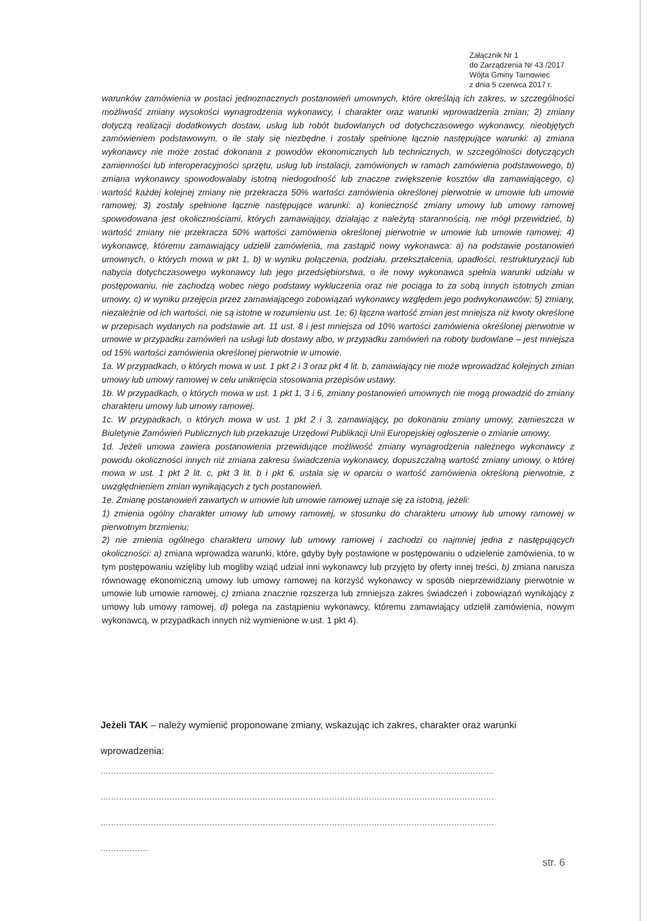Załącznik Nr 1
do Zarządzenia Nr 43 /2017
Wójta Gminy Tarnowiec
z dnia 5 czerwca 2017 r.
warunków zamówienia w postaci jednoznacznych postanowień umownych, które określają ich zakres, w szczególności możliwość zmiany wysokości wynagrodzenia wykonawcy, i charakter oraz warunki wprowadzenia zmian; 2) zmiany dotyczą realizacji dodatkowych dostaw, usług lub robót budowlanych od dotychczasowego wykonawcy, nieobjętych zamówieniem podstawowym, o ile stały się niezbędne i zostały spełnione łącznie następujące warunki: a) zmiana wykonawcy nie może zostać dokonana z powodów ekonomicznych lub technicznych, w szczególności dotyczących zamienności lub interoperacyjności sprzętu, usług lub instalacji, zamówionych w ramach zamówienia podstawowego, b) zmiana wykonawcy spowodowałaby istotną niedogodność lub znaczne zwiększenie kosztów dla zamawiającego, c) wartość każdej kolejnej zmiany nie przekracza 50% wartości zamówienia określonej pierwotnie w umowie lub umowie ramowej; 3) zostały spełnione łącznie następujące warunki: a) konieczność zmiany umowy lub umowy ramowej spowodowana jest okolicznościami, których zamawiający, działając z należytą starannością, nie mógł przewidzieć, b) wartość zmiany nie przekracza 50% wartości zamówienia określonej pierwotnie w umowie lub umowie ramowej; 4) wykonawcę, któremu zamawiający udzielił zamówienia, ma zastąpić nowy wykonawca: a) na podstawie postanowień umownych, o których mowa w pkt 1, b) w wyniku połączenia, podziału, przekształcenia, upadłości, restrukturyzacji lub nabycia dotychczasowego wykonawcy lub jego przedsiębiorstwa, o ile nowy wykonawca spełnia warunki udziału w postępowaniu, nie zachodzą wobec niego podstawy wykluczenia oraz nie pociąga to za sobą innych istotnych zmian umowy, c) w wyniku przejęcia przez zamawiającego zobowiązań wykonawcy względem jego podwykonawców; 5) zmiany, niezależnie od ich wartości, nie są istotne w rozumieniu ust. 1e; 6) łączna wartość zmian jest mniejsza niż kwoty określone w przepisach wydanych na podstawie art. 11 ust. 8 i jest mniejsza od 10% wartości zamówienia określonej pierwotnie w umowie w przypadku zamówień na usługi lub dostawy albo, w przypadku zamówień na roboty budowlane – jest mniejsza od 15% wartości zamówienia określonej pierwotnie w umowie.
1a. W przypadkach, o których mowa w ust. 1 pkt 2 i 3 oraz pkt 4 lit. b, zamawiający nie może wprowadzać kolejnych zmian umowy lub umowy ramowej w celu uniknięcia stosowania przepisów ustawy.
1b. W przypadkach, o których mowa w ust. 1 pkt 1, 3 i 6, zmiany postanowień umownych nie mogą prowadzić do zmiany charakteru umowy lub umowy ramowej.
1c. W przypadkach, o których mowa w ust. 1 pkt 2 i 3, zamawiający, po dokonaniu zmiany umowy, zamieszcza w Biuletynie Zamówień Publicznych lub przekazuje Urzędowi Publikacji Unii Europejskiej ogłoszenie o zmianie umowy.
1d. Jeżeli umowa zawiera postanowienia przewidujące możliwość zmiany wynagrodzenia należnego wykonawcy z powodu okoliczności innych niż zmiana zakresu świadczenia wykonawcy, dopuszczalną wartość zmiany umowy, o której mowa w ust. 1 pkt 2 lit. c, pkt 3 lit. b i pkt 6, ustala się w oparciu o wartość zamówienia określoną pierwotnie, z uwzględnieniem zmian wynikających z tych postanowień.
1e. Zmianę postanowień zawartych w umowie lub umowie ramowej uznaje się za istotną, jeżeli:
1) zmienia ogólny charakter umowy lub umowy ramowej, w stosunku do charakteru umowy lub umowy ramowej w pierwotnym brzmieniu;
2) nie zmienia ogólnego charakteru umowy lub umowy ramowej i zachodzi co najmniej jedna z następujących okoliczności: a) zmiana wprowadza warunki, które, gdyby były postawione w postępowaniu o udzielenie zamówienia, to w tym postępowaniu wzięliby lub mogliby wziąć udział inni wykonawcy lub przyjęto by oferty innej treści, b) zmiana narusza równowagę ekonomiczną umowy lub umowy ramowej na korzyść wykonawcy w sposób nieprzewidziany pierwotnie w umowie lub umowie ramowej, c) zmiana znacznie rozszerza lub zmniejsza zakres świadczeń i zobowiązań wynikający z umowy lub umowy ramowej, d) polega na zastąpieniu wykonawcy, któremu zamawiający udzielił zamówienia, nowym wykonawcą, w przypadkach innych niż wymienione w ust. 1 pkt 4).
Jeżeli TAK – należy wymienić proponowane zmiany, wskazując ich zakres, charakter oraz warunki wprowadzenia:
....................................................................................................................................................
....................................................................................................................................................
....................................................................................................................................................
..................
str. 6